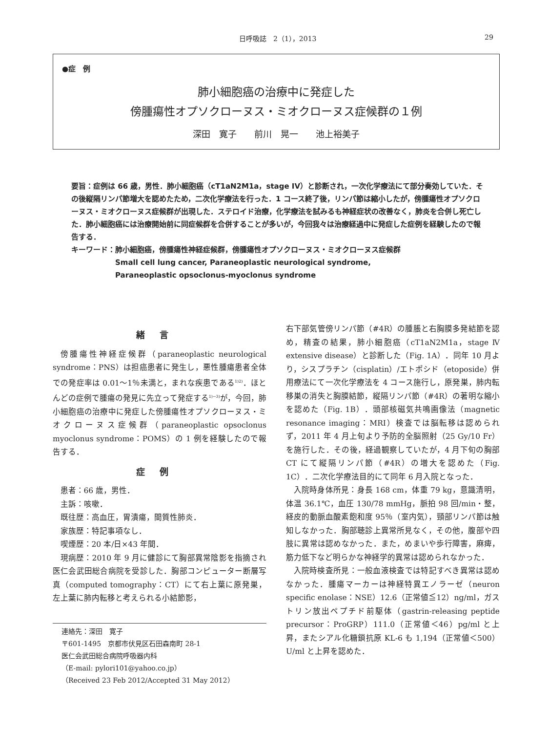日呼吸誌　2（1），2013 29
●症　例
肺小細胞癌の治療中に発症した
傍腫瘍性オプソクローヌス・ミオクローヌス症候群の１例
深田　寛子　　前川　晃一　　池上裕美子
要旨：症例は 66 歳，男性．肺小細胞癌（cT1aN2M1a，stage IV）と診断され，一次化学療法にて部分奏効していた．その後縦隔リンパ節増大を認めたため，二次化学療法を行った．1 コース終了後，リンパ節は縮小したが，傍腫瘍性オプソクローヌス・ミオクローヌス症候群が出現した．ステロイド治療，化学療法を試みるも神経症状の改善なく，肺炎を合併し死亡した．肺小細胞癌には治療開始前に同症候群を合併することが多いが，今回我々は治療経過中に発症した症例を経験したので報告する．
キーワード： 肺小細胞癌，傍腫瘍性神経症候群，傍腫瘍性オプソクローヌス・ミオクローヌス症候群
Small cell lung cancer, Paraneoplastic neurological syndrome,
Paraneoplastic opsoclonus-myoclonus syndrome
緒言
傍腫瘍性神経症候群（paraneoplastic neurological syndrome：PNS）は担癌患者に発生し，悪性腫瘍患者全体での発症率は 0.01〜1％未満と，まれな疾患である<sup>1)2)</sup>．ほとんどの症例で腫瘍の発見に先立って発症する<sup>1)~3)</sup>が，今回，肺小細胞癌の治療中に発症した傍腫瘍性オプソクローヌス・ミオクローヌス症候群（paraneoplastic opsoclonus myoclonus syndrome：POMS）の 1 例を経験したので報告する．
症例
患者：66 歳，男性．
主訴：咳嗽．
既往歴：高血圧，胃潰瘍，間質性肺炎．
家族歴：特記事項なし．
喫煙歴：20 本/日×43 年間．
現病歴：2010 年 9 月に健診にて胸部異常陰影を指摘され医仁会武田総合病院を受診した．胸部コンピューター断層写真（computed tomography：CT）にて右上葉に原発巣，左上葉に肺内転移と考えられる小結節影，
連絡先：深田　寛子
〒601-1495　京都市伏見区石田森南町 28-1
医仁会武田総合病院呼吸器内科
（E-mail: pylori101@yahoo.co.jp）
（Received 23 Feb 2012/Accepted 31 May 2012）
右下部気管傍リンパ節（#4R）の腫脹と右胸膜多発結節を認め，精査の結果，肺小細胞癌（cT1aN2M1a，stage Ⅳ extensive disease）と診断した（Fig. 1A）．同年 10 月より，シスプラチン（cisplatin）/エトポシド（etoposide）併用療法にて一次化学療法を 4 コース施行し，原発巣，肺内転移巣の消失と胸膜結節，縦隔リンパ節（#4R）の著明な縮小を認めた（Fig. 1B）．頭部核磁気共鳴画像法（magnetic resonance imaging：MRI）検査では脳転移は認められず，2011 年 4 月上旬より予防的全脳照射（25 Gy/10 Fr）を施行した．その後，経過観察していたが，4 月下旬の胸部 CT にて縦隔リンパ節（#4R）の増大を認めた（Fig. 1C）．二次化学療法目的にて同年 6 月入院となった．
入院時身体所見：身長 168 cm，体重 79 kg，意識清明，体温 36.1℃，血圧 130/78 mmHg，脈拍 98 回/min・整，経皮的動脈血酸素飽和度 95％（室内気），頸部リンパ節は触知しなかった．胸部聴診上異常所見なく，その他，腹部や四肢に異常は認めなかった．また，めまいや歩行障害，麻痺，筋力低下など明らかな神経学的異常は認められなかった．
入院時検査所見：一般血液検査では特記すべき異常は認めなかった．腫瘍マーカーは神経特異エノラーゼ（neuron specific enolase：NSE）12.6（正常値≦12）ng/ml，ガストリン放出ペプチド前駆体（gastrin-releasing peptide precursor：ProGRP）111.0（正常値＜46）pg/ml と上昇，またシアル化糖鎖抗原 KL-6 も 1,194（正常値＜500）U/ml と上昇を認めた．